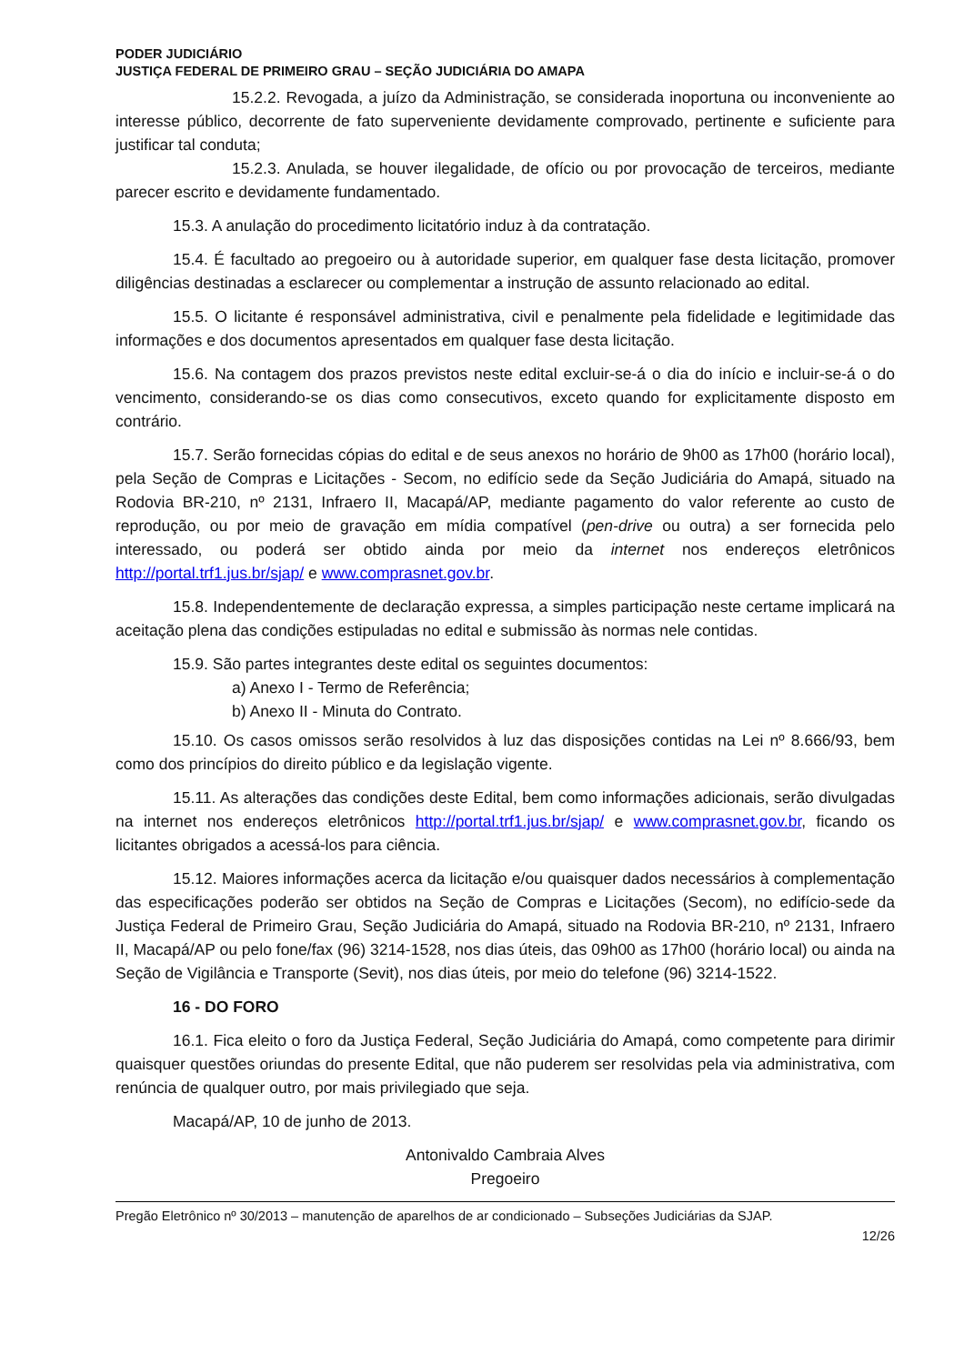PODER JUDICIÁRIO
JUSTIÇA FEDERAL DE PRIMEIRO GRAU – SEÇÃO JUDICIÁRIA DO AMAPA
15.2.2. Revogada, a juízo da Administração, se considerada inoportuna ou inconveniente ao interesse público, decorrente de fato superveniente devidamente comprovado, pertinente e suficiente para justificar tal conduta;
15.2.3. Anulada, se houver ilegalidade, de ofício ou por provocação de terceiros, mediante parecer escrito e devidamente fundamentado.
15.3. A anulação do procedimento licitatório induz à da contratação.
15.4. É facultado ao pregoeiro ou à autoridade superior, em qualquer fase desta licitação, promover diligências destinadas a esclarecer ou complementar a instrução de assunto relacionado ao edital.
15.5. O licitante é responsável administrativa, civil e penalmente pela fidelidade e legitimidade das informações e dos documentos apresentados em qualquer fase desta licitação.
15.6. Na contagem dos prazos previstos neste edital excluir-se-á o dia do início e incluir-se-á o do vencimento, considerando-se os dias como consecutivos, exceto quando for explicitamente disposto em contrário.
15.7. Serão fornecidas cópias do edital e de seus anexos no horário de 9h00 as 17h00 (horário local), pela Seção de Compras e Licitações - Secom, no edifício sede da Seção Judiciária do Amapá, situado na Rodovia BR-210, nº 2131, Infraero II, Macapá/AP, mediante pagamento do valor referente ao custo de reprodução, ou por meio de gravação em mídia compatível (pen-drive ou outra) a ser fornecida pelo interessado, ou poderá ser obtido ainda por meio da internet nos endereços eletrônicos http://portal.trf1.jus.br/sjap/ e www.comprasnet.gov.br.
15.8. Independentemente de declaração expressa, a simples participação neste certame implicará na aceitação plena das condições estipuladas no edital e submissão às normas nele contidas.
15.9. São partes integrantes deste edital os seguintes documentos:
a) Anexo I - Termo de Referência;
b) Anexo II - Minuta do Contrato.
15.10. Os casos omissos serão resolvidos à luz das disposições contidas na Lei nº 8.666/93, bem como dos princípios do direito público e da legislação vigente.
15.11. As alterações das condições deste Edital, bem como informações adicionais, serão divulgadas na internet nos endereços eletrônicos http://portal.trf1.jus.br/sjap/ e www.comprasnet.gov.br, ficando os licitantes obrigados a acessá-los para ciência.
15.12. Maiores informações acerca da licitação e/ou quaisquer dados necessários à complementação das especificações poderão ser obtidos na Seção de Compras e Licitações (Secom), no edifício-sede da Justiça Federal de Primeiro Grau, Seção Judiciária do Amapá, situado na Rodovia BR-210, nº 2131, Infraero II, Macapá/AP ou pelo fone/fax (96) 3214-1528, nos dias úteis, das 09h00 as 17h00 (horário local) ou ainda na Seção de Vigilância e Transporte (Sevit), nos dias úteis, por meio do telefone (96) 3214-1522.
16 - DO FORO
16.1. Fica eleito o foro da Justiça Federal, Seção Judiciária do Amapá, como competente para dirimir quaisquer questões oriundas do presente Edital, que não puderem ser resolvidas pela via administrativa, com renúncia de qualquer outro, por mais privilegiado que seja.
Macapá/AP, 10 de junho de 2013.
Antonivaldo Cambraia Alves
Pregoeiro
Pregão Eletrônico nº 30/2013 – manutenção de aparelhos de ar condicionado – Subseções Judiciárias da SJAP.
12/26